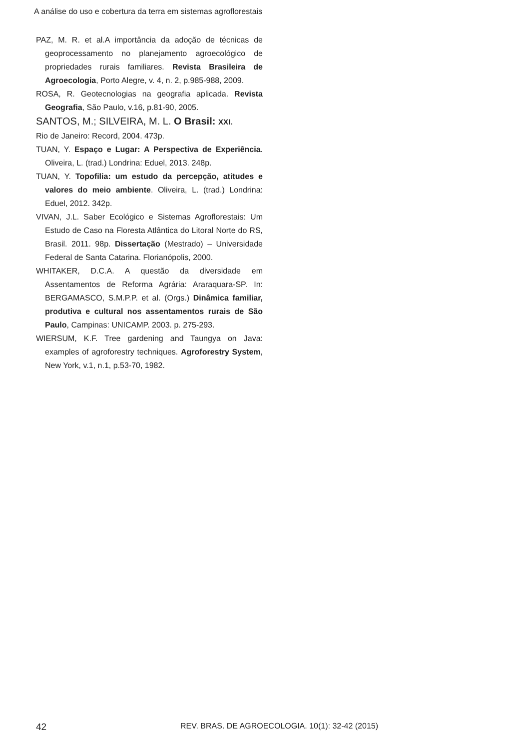A análise do uso e cobertura da terra em sistemas agroflorestais
PAZ, M. R. et al.A importância da adoção de técnicas de geoprocessamento no planejamento agroecológico de propriedades rurais familiares. Revista Brasileira de Agroecologia, Porto Alegre, v. 4, n. 2, p.985-988, 2009.
ROSA, R. Geotecnologias na geografia aplicada. Revista Geografia, São Paulo, v.16, p.81-90, 2005.
SANTOS, M.; SILVEIRA, M. L. O Brasil: XXI.
Rio de Janeiro: Record, 2004. 473p.
TUAN, Y. Espaço e Lugar: A Perspectiva de Experiência. Oliveira, L. (trad.) Londrina: Eduel, 2013. 248p.
TUAN, Y. Topofilia: um estudo da percepção, atitudes e valores do meio ambiente. Oliveira, L. (trad.) Londrina: Eduel, 2012. 342p.
VIVAN, J.L. Saber Ecológico e Sistemas Agroflorestais: Um Estudo de Caso na Floresta Atlântica do Litoral Norte do RS, Brasil. 2011. 98p. Dissertação (Mestrado) – Universidade Federal de Santa Catarina. Florianópolis, 2000.
WHITAKER, D.C.A. A questão da diversidade em Assentamentos de Reforma Agrária: Araraquara-SP. In: BERGAMASCO, S.M.P.P. et al. (Orgs.) Dinâmica familiar, produtiva e cultural nos assentamentos rurais de São Paulo, Campinas: UNICAMP. 2003. p. 275-293.
WIERSUM, K.F. Tree gardening and Taungya on Java: examples of agroforestry techniques. Agroforestry System, New York, v.1, n.1, p.53-70, 1982.
42 REV. BRAS. DE AGROECOLOGIA. 10(1): 32-42 (2015)